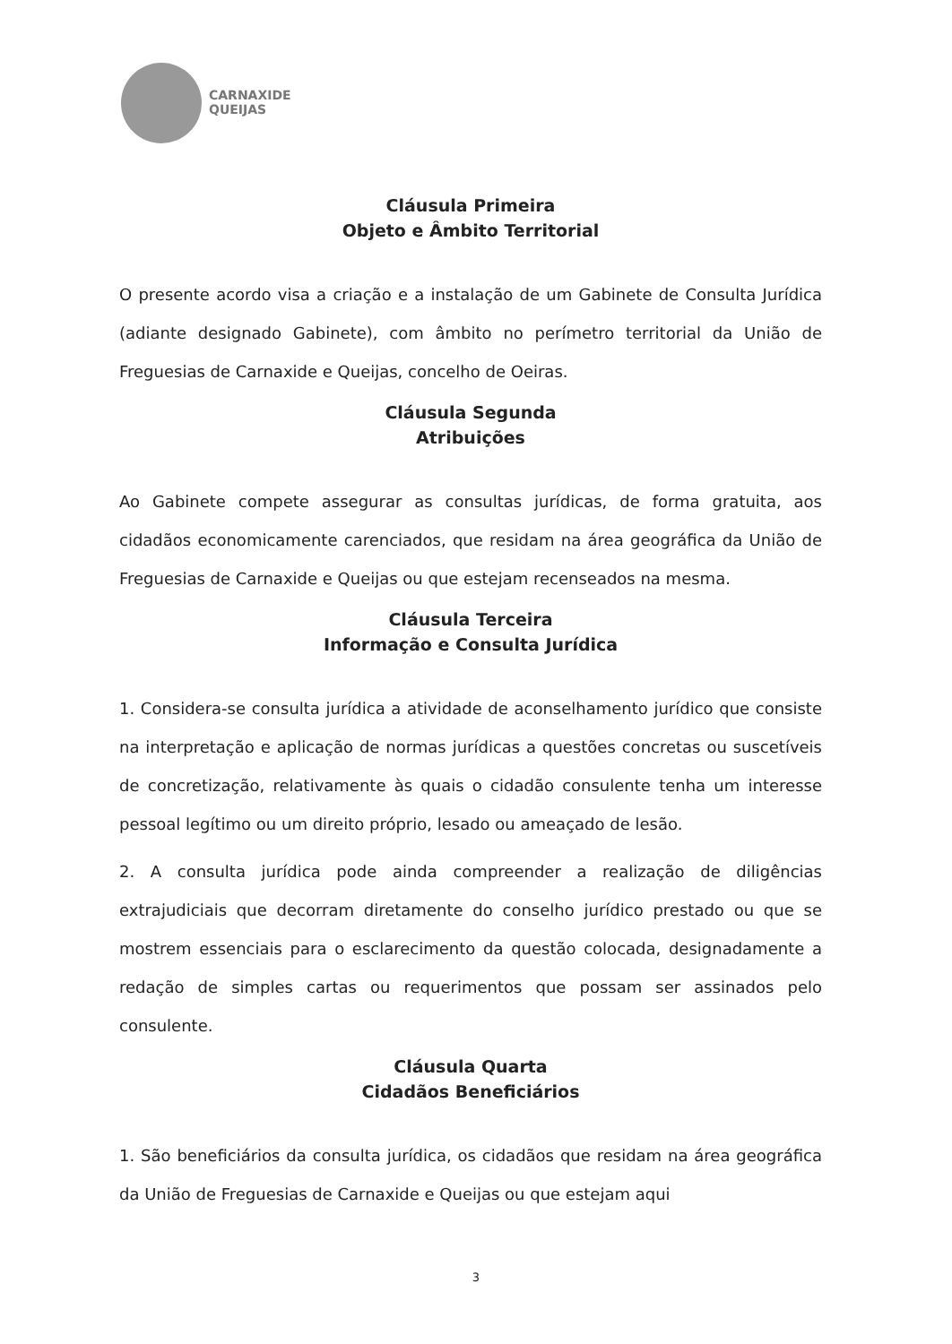CARNAXIDE
QUEIJAS
Cláusula Primeira
Objeto e Âmbito Territorial
O presente acordo visa a criação e a instalação de um Gabinete de Consulta Jurídica (adiante designado Gabinete), com âmbito no perímetro territorial da União de Freguesias de Carnaxide e Queijas, concelho de Oeiras.
Cláusula Segunda
Atribuições
Ao Gabinete compete assegurar as consultas jurídicas, de forma gratuita, aos cidadãos economicamente carenciados, que residam na área geográfica da União de Freguesias de Carnaxide e Queijas ou que estejam recenseados na mesma.
Cláusula Terceira
Informação e Consulta Jurídica
1. Considera-se consulta jurídica a atividade de aconselhamento jurídico que consiste na interpretação e aplicação de normas jurídicas a questões concretas ou suscetíveis de concretização, relativamente às quais o cidadão consulente tenha um interesse pessoal legítimo ou um direito próprio, lesado ou ameaçado de lesão.
2. A consulta jurídica pode ainda compreender a realização de diligências extrajudiciais que decorram diretamente do conselho jurídico prestado ou que se mostrem essenciais para o esclarecimento da questão colocada, designadamente a redação de simples cartas ou requerimentos que possam ser assinados pelo consulente.
Cláusula Quarta
Cidadãos Beneficiários
1. São beneficiários da consulta jurídica, os cidadãos que residam na área geográfica da União de Freguesias de Carnaxide e Queijas ou que estejam aqui
3